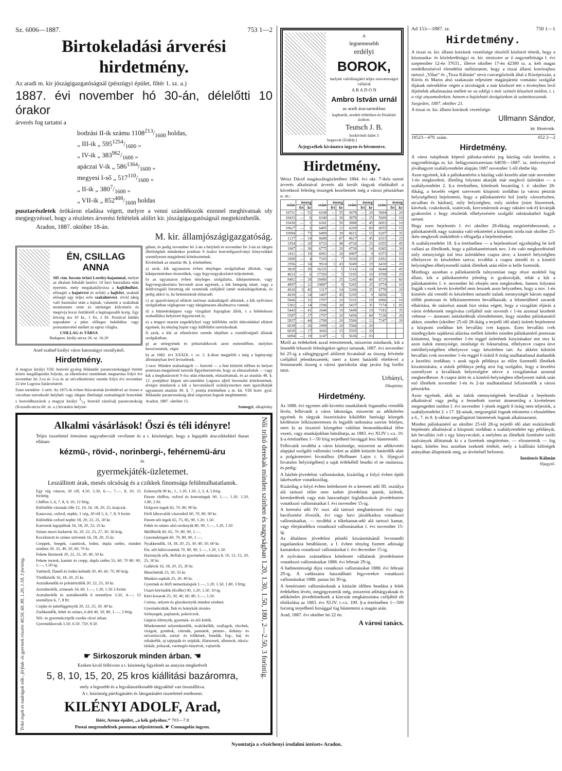Sz. 6006—1887. 753 1—2
Birtokeladási árverési hirdetmény.
Az aradi m. kir jószágigazgatóságnál (pénzügyi épület, főtér 1. sz. a.)
1887. évi november hó 30-án, délelőtti 10 órakor
árverés fog tartatni a
bodzási II-ik számu 1108213/1600 holdas,
„ III-ik „ 5951254/1600 „
„ IV-ik „ 383962/1600 „
apáczai V-ik „ 5861364/1600 „
megyesi I-ső „ 517110/1600 „
„ II-ik „ 3807/1600 „
„ VII-ik „ 852408/1600 holdas
pusztarészletek örökáron eladása végett, melyre a venni szándékozók ezennel meghivatnak oly megjegyzéssel, hogy a részletes árverési feltételek alólirt kir. jószágigazgatóságnál megtekinthetők.
Aradon, 1887. október 18-án.
M. kir. államjószágigazgatóság.
ÉN, CSILLAG ANNA
185 ctm. hosszu óriási Loreley-hajammal, melyet az általam feltalált kenőcs 14 havi használata után nyertem, mely megakadályozza a hajkihullást, elősegíti a hajnövést és erősíti a hajbőrt, uraknál elősegít egy teljes erős szakálnövést. rövid ideig való használat után a hajnak, valamint a szakálnak természetes szint és sürüséget kölcsönöz és megóvja korai őszüléstől a legmagasabb korig. Egy köcsög ára 50 kr., 1 frt, 2 frt. Postával küldés naponként a pénz előleges beküldése vagy postautánvétel mellett az egész világba.
CSILLAG és TÁRSA
Budapest, király-utcza 26. sz. 16.20
Arad szabad királyi város katonaügyi osztályától.
Hirdetmény.
A magyar királyi VIII. honvéd gyalog féldandár parancsnoksággal történt közös megállapodás folytán, az ellenőrzési szemlének megtartása folyó évi november hó 2-ra és 3-ra és az utó-ellenőrzési szemle folyó évi november 22-ére Lugosra határoztatott.
Ezen szemlére: 1-ször. Az 1875-ik évben felavatottak kivételével az összes e városban tartozkodó helybeli vagy idegen illetőségü szabadságolt honvédek s honvédhuszárok a magyar királyi 3/11 honvéd zászlóalj parancsnokság (Kossuth-utcza 60. sz. a.) hivatalos helyisé-
gében, és pedig november hó 2-án a helybeli és november hó 3-án az idegen illetőségüek mindenkor pontban 9 órakor honvédigazolványi könyveikkel személyesen megjelenni kötelesztetnek.
Kivételnek az utasitás 46. §. értelmében:
a) azok, kik ugyanazon évben tényleges szolgálatban állottak, vagy kiképeztetésben részesültek, vagy fegyvergyakorlatot teljesitettek;
b) az ugyanazon évben tényleges szolgálatra, kiképeztetesre, vagy fegyvergyakorlatra bevonult azon egyének, a kik betegség miatt, vagy a felülvizsgáló bizottság elé vezetésük czéljából ismét szabadságoltattak, és pedig akkor is, ha bemutatásuk elmaradt;
c) az igazolvánnyal ellátott tartósan szabadságolt altisztek, a kik nyilvános szolgálatban véglegesen vagy ideiglenesen alkalmazva vannak;
d) a büntetésképpen vagy vizsgálati fogságban állók, s a feltételesen szabadlábra helyezett fegyenczek is;
e) a tengeri utazást engedélylyel vagy külföldre szóló útlevelekkel ellátott egyének, ha tényleg hajón vagy külföldön tartózkodnak.
f) azok, a kik az ellenőrzési szemle idejében a csendőrségnél állanak szolgálatban;
g) az utóegyének és póttartalékosok azon esztendőben, melyben besoroztattak, végre
h) az 1882. évi XXXIX. t. cz. 5. §-ában megjelölt s még a legénységi állományban levő leviselések.
2-szor. Minden szabadságolt — honvéd — a fent kitüzött időben és helyen pontosan megjelenni tartozik figyelmeztetvén, hogy az elmaradottak — vagy kik a meghatározott 9 óra után érkeznek, elutasittatnak, és az utasitás 48. §. 12. pontjához képest utó-szemlére Lugosra ujból beronulni köteleztetnek, elvégre mindazok a kik a bevonulásról szabályszerüen nem igazolhatják ugyanezen utasitás 49. §. 7. pontja értelmében a m. kir. VIII honv. gyal. féldandár parancsnokság által szigorúan fognak megbüntettni.
Aradon, 1887. október 15.
Somogyi, alkapitány
Trikó ingek és nadrágok nők-, férfiak- és gyermek részére 40,50, 60, 80, 1.20, 1.50, 3 forintig.
Alkalmi vásárlások! Őszi és téli idényre!
Teljes tisztelettel értesitem nagyrabecsült vevőimet és a t. közönséget, hogy a legujabb áruczikkekkel dusan ellátam
kézmü-, rövid-, norinbergi-, fehérnemü-áru
és
gyermekjáték-üzletemet.
Leszállitott árak, mesés olcsóság és a czikkek finomsága felülmulhatatlanok.
Egy vég vászon, 30 rőf, 4.50, 5.50, 6.—, 7.—, 8, 10, 15 forintig.
Chiffon 5, 6, 7, 8, 9, 10, 12 frtig.
Különféle vásznak rőfe 12, 14, 16, 18, 20, 25, krajczár.
Kanavasz, oxford, zephir, 1 vég, 30 rőf 5, 6, 7, 8, 9 forint.
Különféle oxford zephir 18, 20, 22, 25, 30 kr.
Kartonok legujabbak 16, 18, 20, 22, 25 kr.
Szines mosó barketok 16, 20, 22, 25, 27, 30, 36 krig.
Koczkázott és szines szövetek 16, 18, 20, 25 kr.
Creppek, beegek, casmirok, loden, dupla széles, minden szinben 30, 35, 40, 50, 60, 70 kr.
Fekete lüszterek 20, 22, 25, 30, 40, 50 kr.
Fekete ternok, kasmir és crepp, dupla széles 55, 60, 70 80, 90, 1.—, 1.50-ig.
Vattmoll, flanell és loden kelmék 30, 40, 60, 70, 80 krig.
Törülközők 16, 18, 20, 25 kr.
Asztalkendők és pohártörülők 20, 22, 25, 30 kr.
Asztalteritők, szinesek 34, 60, 1.—, 1.20, 1.50 2 forint.
Asztalteritők és asztalkendők 6 személyre 3.50, 4.—; 12 személyre 6, 7, 8 frt.
Csipke és juttefüggönyök 20, 22, 25, 30, 40 kr.
Zsebkendők, fehér és szines, 6 drb 40, 50, 80, 1.—, 3 frtig.
Női- és gyermekczipők csodás olcsó árban.
Gyermekkocsik 5.50, 6.50, 750, 8.50.
Esőernyők 90 kr., 1., 1.20, 1.50, 2, 3, 4, 5 frtig.
Finom chiffon, oxford és kretoningek 90, 1.—, 1.20, 1.50, 1.80, 2 frt.
Dolgozó-ingek 65, 70, 80, 90 kr.
Férfi lábravalók vászonból 60, 70, 80, 90 kr.
Finom női ingek 65, 75, 85, 90, 1.20, 1.50.
Fehér és szines alsó-szoknyák 80, 90, 1.—, 1.20, 1.50.
Mellfüzők 60, 65, 70, 80, 90, 1.—.
Gyermekingek 60, 70, 80, 90, 1.—.
Nyakkendők, 14, 18, 20, 25, 30, 40, 50, 60 kr.
Fin. női hálócorsettek 70, 80, 90, 1.—, 1.20, 1.50.
Harisnyák nők, férfiak és gyermekek számára 8, 10, 12, 15, 20, 25, 30 kr.
Gallérok 16, 18, 20, 25, 30 kr.
Manchetták 25, 30, 35 kr.
Munkás-sapkák 25, 30, 40 kr.
Gyermek és férfi nemezkalapok 1.—, 1.20, 1.50, 1.80, 3 frtig.
Utazó-böröndök (Koffer) 90, 1.20, 1.50, 10-ig.
Kézi kosarak 25, 30, 40, 60, 80, 1.—, 1.50.
Czérna, selyem és glacekeztyük minden szinben.
Gyermekruhák, fiuk és leánykák részére.
Szőnyegek, paplanok, pokróczok.
Gépész-öltönyök, gyermek- és női kötők.
Mindennemü selyemkendők, szabókellék, szallagok, rüschek, virágok, gombok, czérnák, pamutok, pénzes-, dohány- és szivartárczák, asztal- és tollkések, bundák, fog-, haj- és ruhakefék, uj tajtpipák és szipkák, illatszerek, albumok, iskola-táskák, poharak, csemegés-tányérok, vajtartók.
☛ Sirkoszoruk minden árban. ☚
Ezeken kivül felhivom a t. közönség figyelmét az annyira megkedvelt
5, 8, 10, 15, 20, 25 kros kiállitási bazáromra,
mely a legszebb és a legválasztékosabb tárgyakból van összeállitva.
A t. közönség pártfogásáért és látogatásáért tisztelettel esedezem:
KILÉNYI ADOLF, Arad,
főtér, Arena-épület, „a kék golyóhoz.“ 703—7.8
Postai megrendelések pontosan teljesittetnek. ☛ Csomagolás ingyen.
Női trikó derekak minden szinben és nagyságban 1.20, 1.30, 1.50, 180, 2—2.50, 3 forintig.
A
legnemesebb
erdélyi
BOROK,
melyek valódiságáért teljes szavatosságot vállalok
A R A D O N
Ambro István urnál
az aradi árucsarnokban
kaphatók, eredeti töltésben és föraktári árakon.
Teutsch J. B.
borkiviteli üzlet 3
Segesvár (Erdély.)
Árjegyzékek kivánatra ingyen és bérmentve.
Hirdetmény.
Weisz Dávid magánzálogüzletében 1884. évi okt. 7-ikén tartott árverés alkalmával árverés alá került tárgyak eladásából a következő felesleg összegek kezeltetnek még a városi pénztárban u. m.:
| szám | összeg | | szám | összeg | | szám | összeg | | szám | összeg | |
| --- | --- | --- | --- | --- | --- | --- | --- | --- | --- | --- | --- |
| | frt | kr | | frt | kr | | frt | kr | | frt | kr |
| 16711 | — | 51 | 6108 | — | 55 | 3678 | — | 20 | 5694 | — | 20 |
| 18433 | — | 6 | 6340 | — | 36 | 3878 | — | 25 | 5699 | — | 10 |
| 19436 | — | 1 | 6341 | — | 50 | 3888 | — | 45 | 6003 | — | 10 |
| 19627 | — | 3 | 6485 | — | 22 | 4209 | — | 60 | 6055 | — | 15 |
| 19984 | — | 73 | 6489 | — | 30 | 4615 | — | 15 | 6207 | — | 35 |
| 1217 | — | 14 | 6688 | — | 67 | 4627 | — | 45 | 6315 | — | 25 |
| 1954 | — | 20 | 6733 | — | 48 | 4726 | — | 25 | 6355 | — | 45 |
| 1967 | — | 30 | 6775 | — | 20 | 4739 | — | 14 | 6365 | — | 30 |
| 2411 | — | 19 | 6992 | — | 26 | 4987 | — | 9 | 6373 | — | 19 |
| 2898 | — | 4 | 7205 | — | 7 | 5030 | — | 25 | 6392 | — | 10 |
| 2956 | — | 34 | 9924 | 1 | 43 | 5049 | — | 19 | 6430 | — | 20 |
| 3828 | — | 39 | 16335 | — | 5 | 5116 | — | 14 | 6644 | — | 45 |
| 4631 | — | 6 | 17350 | — | 5 | 5195 | — | 10 | 6708 | — | 29 |
| 8402 | — | 18 | 18480 | — | 25 | 5243 | — | 40 | 6729 | — | 60 |
| 4897 | — | 22 | 19887 | — | 8 | 5265 | — | 25 | 6774 | — | 10 |
| 4926 | 3 | 45 | 1317 | — | 14 | 5269 | — | 35 | 6778 | — | 20 |
| 4939 | — | 24 | 1407 | — | 45 | 5295 | — | 9 | 6856 | — | 5 |
| 5666 | — | 31 | 1707 | — | 10 | 5331 | — | 10 | 6966 | — | 10 |
| 5302 | — | 14 | 2596 | — | 30 | 5437 | — | 35 | 7174 | 1 | 05 |
| 5443 | — | 41 | 2646 | — | 19 | 5449 | — | 19 | 7181 | — | 35 |
| 5587 | — | 17 | 2797 | — | 20 | 5456 | — | 64 | 7236 | — | 26 |
| 5837 | — | 44 | 2708 | — | 20 | 5506 | — | 12 | 7247 | — | 20 |
| 6038 | — | 26 | 2998 | — | 20 | 5566 | — | 20 | | | |
| 6039 | — | 17 | 3043 | — | 15 | 5595 | — | 20 | | | |
| 6084 | — | 19 | 3247 | — | 5 | 5636 | — | 03 | | | |
Miről az érdekeltek azzal értesittetnek, miszerint mindazok, kik a fennebb felsorolt feleslegekre igényt tartanak, 1887. évi november hó 25-ig a zálogjegygyel alólirott hivatalnál az összeg felvétele czéljából jelentkezzenek; mert a kitett határidő elteltével a fennmaradó összeg a városi ipariskolai alap javára fog forditi tatni.
Urbányi,
főkapitány.
Hirdetmény.
Az 1888. évi egyenes adó kivetési munkálatok foganatba veendők lévén, felhivatik a város lakossága, miszerint az adóköteles egyének és tárgyak összeirására kiküldött hatósági közegek kérdéseire lelkiismeretesen és legjobb tudomása szerint feleljen, mert ki az összeiró közegeket valótlan bemondásokkal félre vezeti, vagy munkájokban hátráltatja, az 1883. évi XLIV t.-cz. 10. §-a értelmében 1—50 frtig terjedhető birsággal lesz büntetendő.
Felhivatik továbbá a város közönsége, miszerint az adókivetés alapjául szolgáló vallomási iveket az alább kitüzött határidők alatt a polgármesteri hivatalhoz (Hofbauer Lajos t. b. főjegyző hivatalos helyiségében) a saját érdekéből beadni el ne mulassza, és pedig:
A házbér-jövedelmi vallomásokat, kizárólag a folyó évben épült lakrészekre vonatkozólag.
Kizárólag a folyó évben keletkezett és a kereseti adó III. osztálya alá tartozó előre nem tudott jövedelmü iparok, üzletek, kereskedések vagy más haszonhajtó foglalkozások jövedelmeire vonatkozó vallomásaikat f. évi november 15-ig.
A keresési adó IV. oszt. alá tartozó meghatározott évi vagy havifizetést élvezők, évi vagy havi járulékaikra vonatkozó vallomásaikat, — továbbá a tőkekamat-adó alá tartozó kamat, vagy életjáradékra vonatkozó vallomásaikat f. évi november 15-ig.
Az általános jövedelmi pótadó kiszámitásánál levonandó ingatlanokra betáblázott, a f. évben tényleg fizetett adóssági kamatokra vonatkozó vallomásokat f. évi december 15-ig.
A nyilvános számadásra kötelezett vállalatok jövedelmeire vonatkozó vallomásaikat 1888. évi február 29-ig.
A badmentességi dijra vonatkozó vallomásokat 1888. évi február 29-ig. A vadászatra használható fegyverekre vonatkozó vallomásokat 1888. junius hó 30-ig.
A fentérintett vallomásoknak a kitüzött időben beadása a felek érdekében lévén, megjegyeztetik még, miszerint adótárgyaknak és adóköteles jövedelmeknek a kincstár megkárositása czéljából elt eltitkolása az 1883. évi XLIV. t.-cz. 100. §-a értelmében 1—500 forintig terjedhető birsággal fog bűntettetni a magán után.
Arad, 1887. évi október hó 22 én.
A városi tanács.
Ad 153—1887. sz. 750 1—1
Hirdetmény.
A tiszai m. kir. állami kotrások vezetősége részéről közhirré tétetik, hogy a közmunka- és közlekedésügyi m. kir. miniszter ur ő nagyméltósága f. évi szeptember 12-én 37631., illetve október 17-én 42380 sz. a. kelt magas rendelkezésével elrendelni méltóztatott, hogy a tiszai állami kotrórajhoz tartozó „Vihar“ és „Tisza Kálmán“ nevü csavargőzösök által a Középtiszán, a Körös és Maros alsó szakaszán teljesitett magánjármü vontatási szolgálat dijának mérséklése végett a távolságok a már közhirré tett s érvényben levő dijtételek alkalmazása mellett ne az eddigi s már szintén közzétett módon, t. i. a régi anyamedreken, hanem a hajózható átvágásokon át számittassanak.
Szegeden, 1887. október 21.
A tiszai m. kir. állami kotrások vezetősége:
Ullmann Sándor,
kir. főmérnök.
18523—479. szám. 652 2—2
Hirdetmény.
A város tulajdonát képező pálinka-mérési jog házilag való kezelése, a nagyméltóságu m. kir. belügyminiszterium 64036—1887. sz. intézvényével jóváhagyott szabályrendelet alapján 1887 november 1-től életbe lép.
Azon egyének, kik a pálinkamérést a házilag való kezelés alatt már november 1-én megkezdeni, illetőleg folytatni akarják már meglevő üzletüket — a szabályrendelet 2. §-a értelmében, kötelesek bezárólag f. é. október 28-dikáig, a kezelés végett szervezett központi irodában (a városi pénztár helyiségében) bejelenteni, hogy a pálinkamérést hol (mely városrészben, utczában és házban), mily helyiségben, mily módon (mint füszeresek, kávésok, czukrászok, szatócsok, korcsmárosok avagy raktáro sok-é) kivánják gyakorolni s hogy részletük elhelyezésére szolgáló raktárukathol fogják tartani.
Hogy ezen bejelentés f. évi október 28-dikáig megtörténhessenek, a pálinkamérők nagy számára való tekintettel a központi iroda már október 25-ikén megkezdi működését s elfogadja a bejelentéseket.
A szabályrendelet 18. §-a értelmében — a bejelentéssel egyidejüleg be kell vallani az illetőknek, hogy a pálinkamérésnek nov. 1-én való megkezdésénél mily mennyiségü ital lesz üzletükben csapra ütve, a kimérő helyiségben elhelyezve és készletben tartva; továbbá a csapra ütendő és a kimérő helyiségben elhelyezendő italok illetékek után előre is kelle fizetniök.
Minthogy azonban a pálinkamérők tulnyomóan nagy része azokból fog állani, kik a pálinkamérést jelenleg is gyakorolják, tehát a kik a pálinkamérést f. é. november hó elsején nem megkezdeni, hanem folytatni fogják s ezek kevés kivétellel nem lesznek azon helyzetben, hogy a nov. 1-én kimérés alá veendő és készletben tartandó italaik mennyiségét három nappal előbb pontosan és lelkiismeretesen bevallhassák: a felmerülhető zavarok elháritása, de másrészt annak bizt sitása végett, hogy a vizsgálati eljárás a város érdekeinek megóvása czéljából már novemb r 1-én azonnal kezdetét vehesse — átmeneti intézkedésük elrendeltettett, hogy minden pálinkamérő akkor, minden (október 25-től 28-ikáig a terjedő idő alatt) üzletét bejelenteni a központi irodában két bevallási ivet kapjon. Ezen bevallási ivek mindegyikén sajátkezü aláirása mellett köteles minden pálinkamérő pontosan kitüntetni, hogy november 1-én reggel üzletének kinyitásakor mit tesz ki azon italok mennyisége, minősége és foktartalma, elhelyezve csapra ütve mérőhelyiségében elhelyezve vagy készletben tart. Az akként kikötött bevallási ivek november 1-én reggel 6 órától 8 óráig mulhatatlanul átadandók a kezelési irodában; s azok egyik példánya az előre fizetendő illetékek kiszámitására, a másik példánya pedig arra fog szolgálni, hogy a kezelési személyzet a kivallások helyességére nézve a vizsgálatokat azonnal megkezdhesse. A csapra ütött és a kimérő-helyiségben elhelyezett italok után eső illetékek november 1-én és 2-án mulhatatlanul lefizetendők a városi pénztárba.
Azon egyének, akik az italok mennyiségének bevallását a bejelentés alkalmával vagy pedig a fennebiek szerint átmenetileg a kivételesen megengedett módon f. évi november 1-jének reggeli 8 óráig nem teljesitik, a szabályrendelet 2. s 17. §§-ainak, megszegöül fognak tekintetni s elmulebben a 6., 7. és 8. §-okban megállapitott büntetések fognak alkalmaztatni.
Minden pálinkamérő az október 25-től 28-ig terjedő idő alatt eszközlendő bejelentés alkalmával a központi irodában a szabályrendelet egy példányát, két bevallási ivét s egy könyvecskét, a melyben az illetékek fizetésére szóló utalványok állittatnak ki s a fizetések megtörténte, — elismertetik — fog kapni, köteles lesz azonban ezeknek értékét, mely a kiállitási költségek arányában állapittatik meg, az átvételnél befizetni.
Institoris Kálmán
főjegyző.
Nyomtatja a »Széchenyi irodalmi intézet« Aradon.